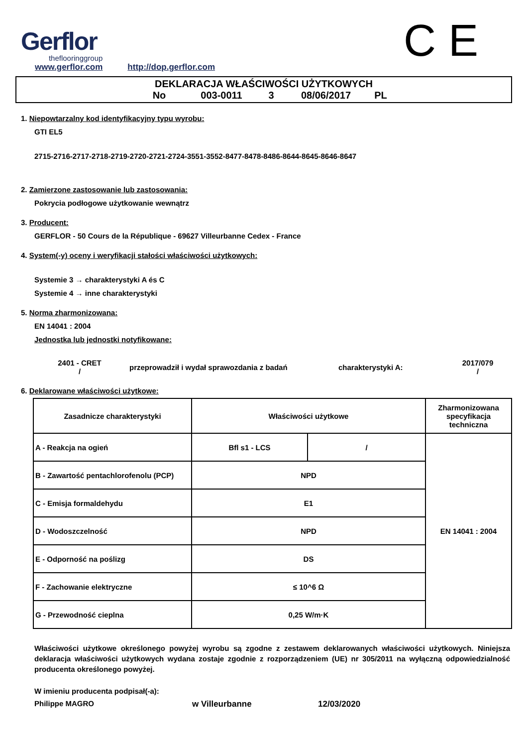Gerflor
theflooringgroup
www.gerflor.com
http://dop.gerflor.com
C E
DEKLARACJA WŁAŚCIWOŚCI UŻYTKOWYCH
No 003-0011 3 08/06/2017 PL
1. Niepowtarzalny kod identyfikacyjny typu wyrobu:
GTI EL5
2715-2716-2717-2718-2719-2720-2721-2724-3551-3552-8477-8478-8486-8644-8645-8646-8647
2. Zamierzone zastosowanie lub zastosowania:
Pokrycia podłogowe użytkowanie wewnątrz
3. Producent:
GERFLOR - 50 Cours de la République - 69627 Villeurbanne Cedex - France
4. System(-y) oceny i weryfikacji stałości właściwości użytkowych:
Systemie 3 → charakterystyki A és C
Systemie 4 → inne charakterystyki
5. Norma zharmonizowana:
EN 14041 : 2004
Jednostka lub jednostki notyfikowane:
2401 - CRET
/
przeprowadził i wydał sprawozdania z badań charakterystyki A:
2017/079
/
6. Deklarowane właściwości użytkowe:
| Zasadnicze charakterystyki | Właściwości użytkowe | | Zharmonizowana specyfikacja techniczna |
| --- | --- | --- | --- |
| A - Reakcja na ogień | Bfl s1 - LCS | / | EN 14041 : 2004 |
| B - Zawartość pentachlorofenolu (PCP) | NPD | | |
| C - Emisja formaldehydu | E1 | | |
| D - Wodoszczelność | NPD | | |
| E - Odporność na poślizg | DS | | |
| F - Zachowanie elektryczne | ≤ 10^6 Ω | | |
| G - Przewodność cieplna | 0,25 W/m·K | | |
Właściwości użytkowe określonego powyżej wyrobu są zgodne z zestawem deklarowanych właściwości użytkowych. Niniejsza deklaracja właściwości użytkowych wydana zostaje zgodnie z rozporządzeniem (UE) nr 305/2011 na wyłączną odpowiedzialność producenta określonego powyżej.
W imieniu producenta podpisał(-a):
Philippe MAGRO w Villeurbanne 12/03/2020